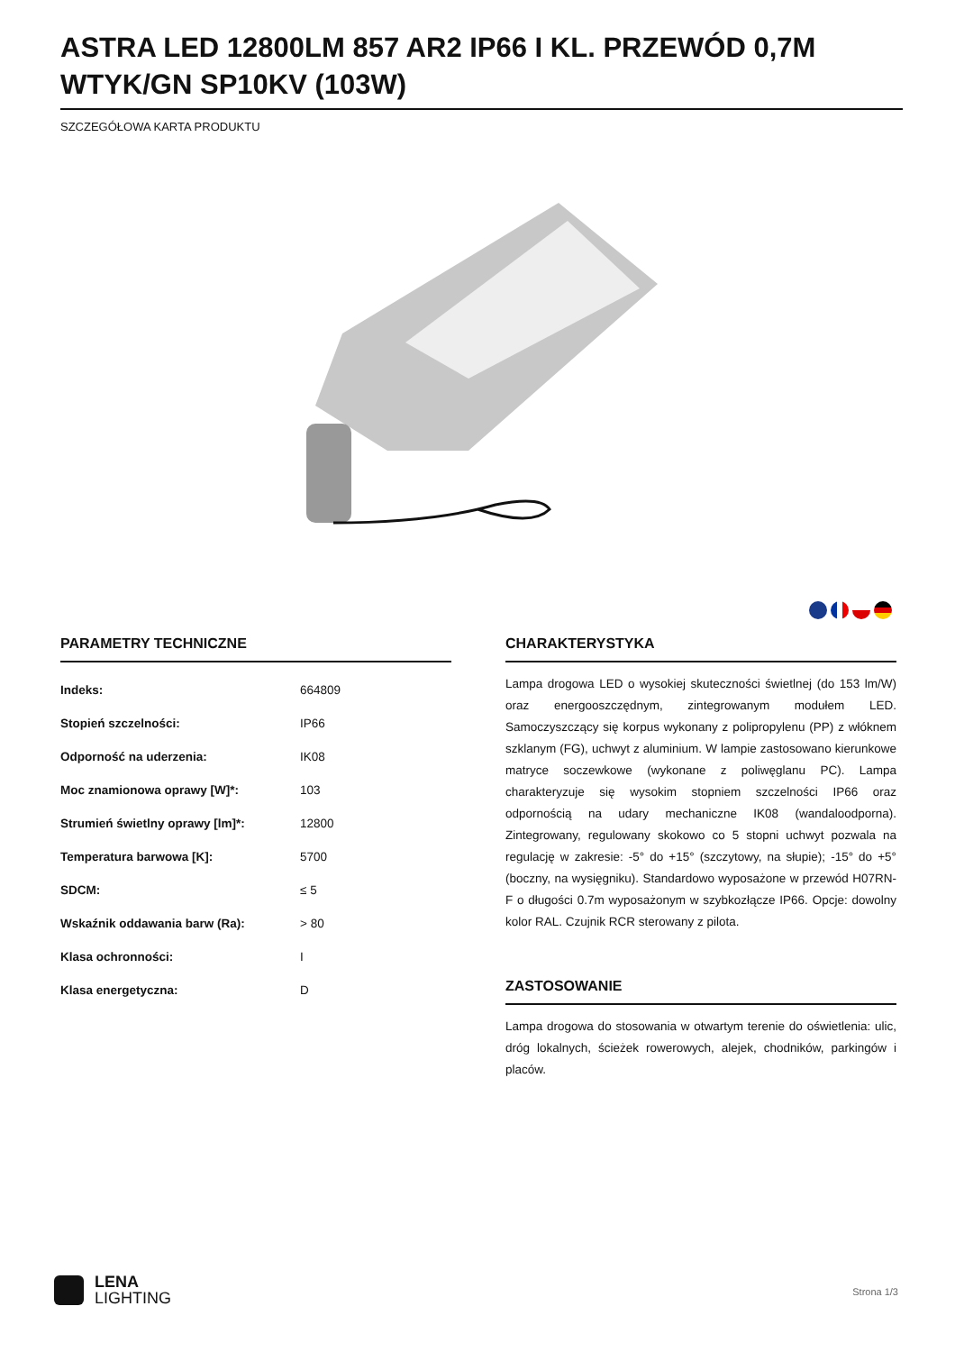ASTRA LED 12800LM 857 AR2 IP66 I KL. PRZEWÓD 0,7M WTYK/GN SP10KV (103W)
SZCZEGÓŁOWA KARTA PRODUKTU
PARAMETRY TECHNICZNE
| Indeks: | 664809 |
| Stopień szczelności: | IP66 |
| Odporność na uderzenia: | IK08 |
| Moc znamionowa oprawy [W]*: | 103 |
| Strumień świetlny oprawy [lm]*: | 12800 |
| Temperatura barwowa [K]: | 5700 |
| SDCM: | ≤ 5 |
| Wskaźnik oddawania barw (Ra): | > 80 |
| Klasa ochronności: | I |
| Klasa energetyczna: | D |
CHARAKTERYSTYKA
Lampa drogowa LED o wysokiej skuteczności świetlnej (do 153 lm/W) oraz energooszczędnym, zintegrowanym modułem LED. Samoczyszczący się korpus wykonany z polipropylenu (PP) z włóknem szklanym (FG), uchwyt z aluminium. W lampie zastosowano kierunkowe matryce soczewkowe (wykonane z poliwęglanu PC). Lampa charakteryzuje się wysokim stopniem szczelności IP66 oraz odpornością na udary mechaniczne IK08 (wandaloodporna). Zintegrowany, regulowany skokowo co 5 stopni uchwyt pozwala na regulację w zakresie: -5° do +15° (szczytowy, na słupie); -15° do +5° (boczny, na wysięgniku). Standardowo wyposażone w przewód H07RN-F o długości 0.7m wyposażonym w szybkozłącze IP66. Opcje: dowolny kolor RAL. Czujnik RCR sterowany z pilota.
ZASTOSOWANIE
Lampa drogowa do stosowania w otwartym terenie do oświetlenia: ulic, dróg lokalnych, ścieżek rowerowych, alejek, chodników, parkingów i placów.
LENA
LIGHTING
Strona 1/3